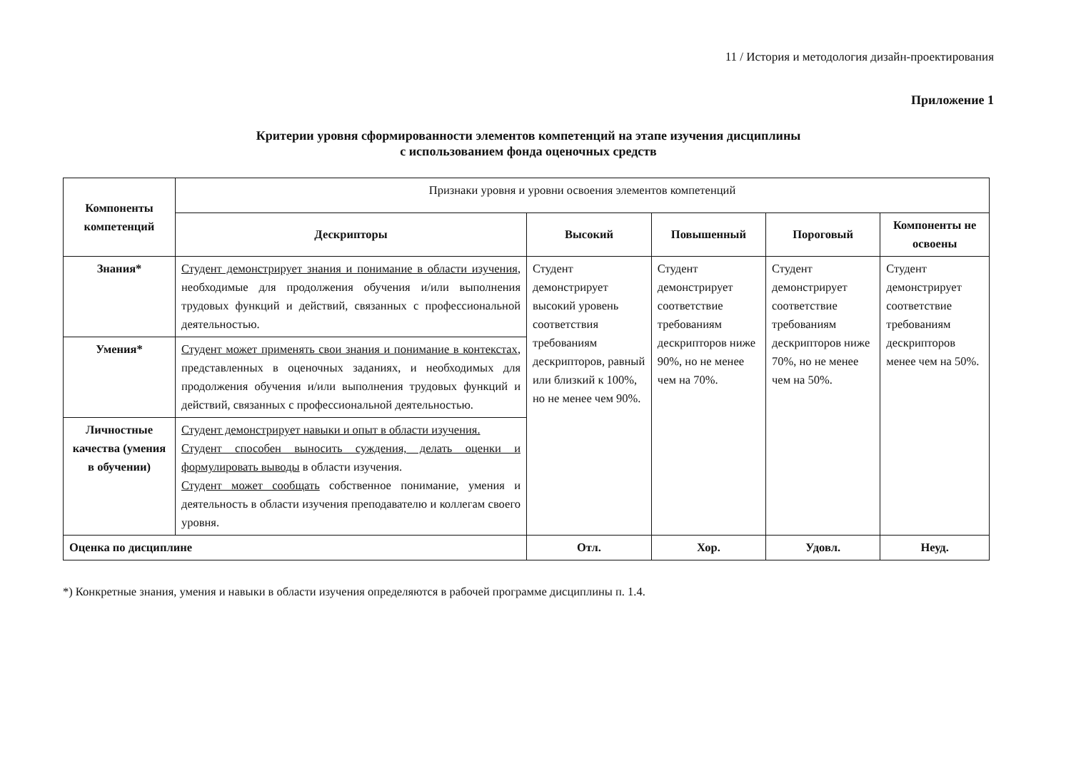11 / История и методология дизайн-проектирования
Приложение 1
Критерии уровня сформированности элементов компетенций на этапе изучения дисциплины
с использованием фонда оценочных средств
| Компоненты компетенций | Признаки уровня и уровни освоения элементов компетенций | | | | |
| | Дескрипторы | Высокий | Повышенный | Пороговый | Компоненты не освоены |
| Знания* | Студент демонстрирует знания и понимание в области изучения , необходимые для продолжения обучения и/или выполнения трудовых функций и действий, связанных с профессиональной деятельностью. | Студент демонстрирует высокий уровень соответствия требованиям дескрипторов, равный или близкий к 100%, но не менее чем 90%. | Студент демонстрирует соответствие требованиям дескрипторов ниже 90%, но не менее чем на 70%. | Студент демонстрирует соответствие требованиям дескрипторов ниже 70%, но не менее чем на 50%. | Студент демонстрирует соответствие требованиям дескрипторов менее чем на 50%. |
| Умения* | Студент может применять свои знания и понимание в контекстах , представленных в оценочных заданиях, и необходимых для продолжения обучения и/или выполнения трудовых функций и действий, связанных с профессиональной деятельностью. | | | | |
| Личностные качества (умения в обучении) | Студент демонстрирует навыки и опыт в области изучения. Студент способен выносить суждения, делать оценки и формулировать выводы в области изучения. Студент может сообщать собственное понимание, умения и деятельность в области изучения преподавателю и коллегам своего уровня. | | | | |
| Оценка по дисциплине | | Отл. | Хор. | Удовл. | Неуд. |
*) Конкретные знания, умения и навыки в области изучения определяются в рабочей программе дисциплины п. 1.4.